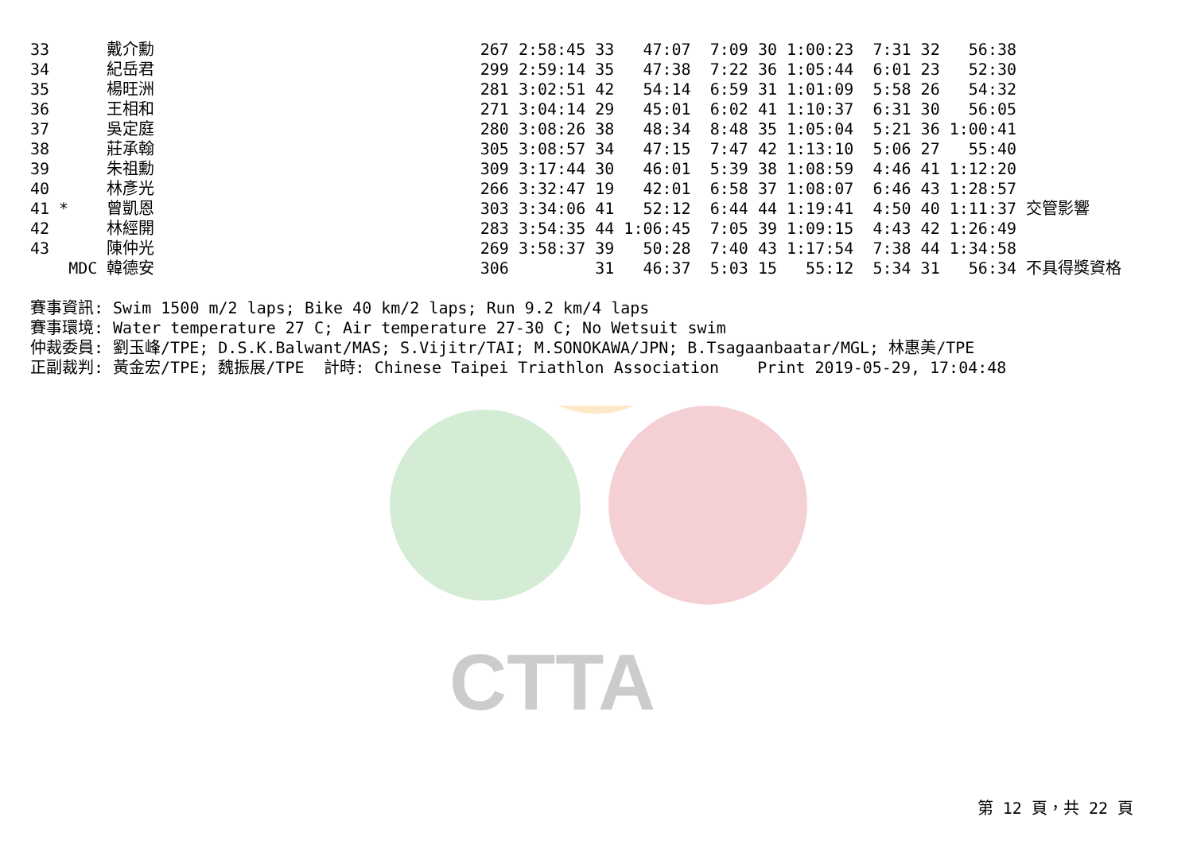CTTA
33      戴介勳                                  267 2:58:45 33   47:07  7:09 30 1:00:23  7:31 32   56:38
34      紀岳君                                  299 2:59:14 35   47:38  7:22 36 1:05:44  6:01 23   52:30
35      楊旺洲                                  281 3:02:51 42   54:14  6:59 31 1:01:09  5:58 26   54:32
36      王相和                                  271 3:04:14 29   45:01  6:02 41 1:10:37  6:31 30   56:05
37      吳定庭                                  280 3:08:26 38   48:34  8:48 35 1:05:04  5:21 36 1:00:41
38      莊承翰                                  305 3:08:57 34   47:15  7:47 42 1:13:10  5:06 27   55:40
39      朱祖勳                                  309 3:17:44 30   46:01  5:39 38 1:08:59  4:46 41 1:12:20
40      林彥光                                  266 3:32:47 19   42:01  6:58 37 1:08:07  6:46 43 1:28:57
41 *    曾凱恩                                  303 3:34:06 41   52:12  6:44 44 1:19:41  4:50 40 1:11:37 交管影響
42      林經開                                  283 3:54:35 44 1:06:45  7:05 39 1:09:15  4:43 42 1:26:49
43      陳仲光                                  269 3:58:37 39   50:28  7:40 43 1:17:54  7:38 44 1:34:58
    MDC 韓德安                                  306         31   46:37  5:03 15   55:12  5:34 31   56:34 不具得獎資格

賽事資訊: Swim 1500 m/2 laps; Bike 40 km/2 laps; Run 9.2 km/4 laps
賽事環境: Water temperature 27 C; Air temperature 27-30 C; No Wetsuit swim
仲裁委員: 劉玉峰/TPE; D.S.K.Balwant/MAS; S.Vijitr/TAI; M.SONOKAWA/JPN; B.Tsagaanbaatar/MGL; 林惠美/TPE
正副裁判: 黃金宏/TPE; 魏振展/TPE  計時: Chinese Taipei Triathlon Association    Print 2019-05-29, 17:04:48
第 12 頁，共 22 頁